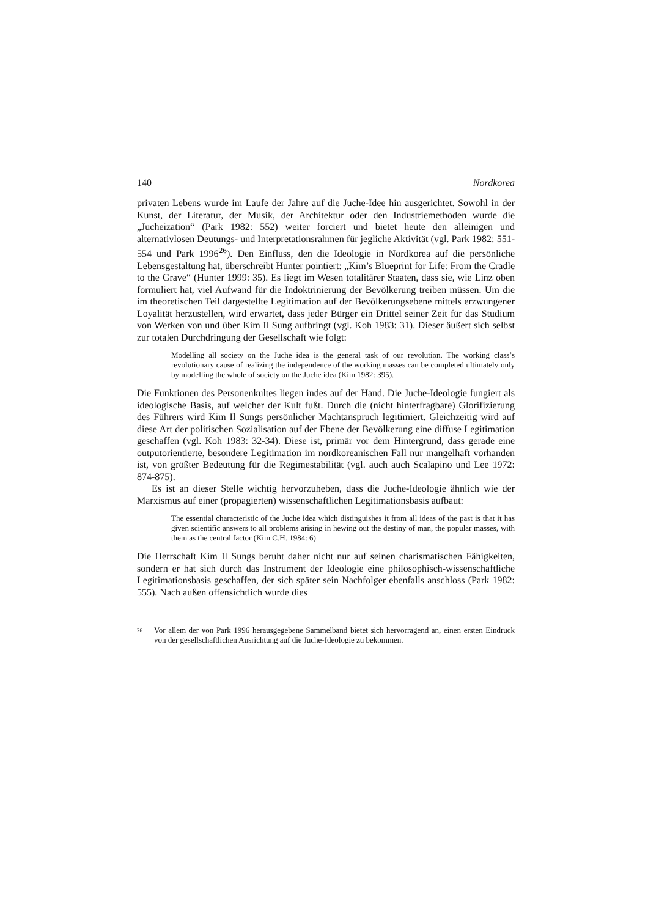140 Nordkorea
privaten Lebens wurde im Laufe der Jahre auf die Juche-Idee hin ausgerichtet. Sowohl in der Kunst, der Literatur, der Musik, der Architektur oder den Industriemethoden wurde die „Jucheization“ (Park 1982: 552) weiter forciert und bietet heute den alleinigen und alternativlosen Deutungs- und Interpretationsrahmen für jegliche Aktivität (vgl. Park 1982: 551-554 und Park 1996<sup>26</sup>). Den Einfluss, den die Ideologie in Nordkorea auf die persönliche Lebensgestaltung hat, überschreibt Hunter pointiert: „Kim’s Blueprint for Life: From the Cradle to the Grave“ (Hunter 1999: 35). Es liegt im Wesen totalitärer Staaten, dass sie, wie Linz oben formuliert hat, viel Aufwand für die Indoktrinierung der Bevölkerung treiben müssen. Um die im theoretischen Teil dargestellte Legitimation auf der Bevölkerungsebene mittels erzwungener Loyalität herzustellen, wird erwartet, dass jeder Bürger ein Drittel seiner Zeit für das Studium von Werken von und über Kim Il Sung aufbringt (vgl. Koh 1983: 31). Dieser äußert sich selbst zur totalen Durchdringung der Gesellschaft wie folgt:
Modelling all society on the Juche idea is the general task of our revolution. The working class’s revolutionary cause of realizing the independence of the working masses can be completed ultimately only by modelling the whole of society on the Juche idea (Kim 1982: 395).
Die Funktionen des Personenkultes liegen indes auf der Hand. Die Juche-Ideologie fungiert als ideologische Basis, auf welcher der Kult fußt. Durch die (nicht hinterfragbare) Glorifizierung des Führers wird Kim Il Sungs persönlicher Machtanspruch legitimiert. Gleichzeitig wird auf diese Art der politischen Sozialisation auf der Ebene der Bevölkerung eine diffuse Legitimation geschaffen (vgl. Koh 1983: 32-34). Diese ist, primär vor dem Hintergrund, dass gerade eine outputorientierte, besondere Legitimation im nordkoreanischen Fall nur mangelhaft vorhanden ist, von größter Bedeutung für die Regimestabilität (vgl. auch auch Scalapino und Lee 1972: 874-875).
Es ist an dieser Stelle wichtig hervorzuheben, dass die Juche-Ideologie ähnlich wie der Marxismus auf einer (propagierten) wissenschaftlichen Legitimationsbasis aufbaut:
The essential characteristic of the Juche idea which distinguishes it from all ideas of the past is that it has given scientific answers to all problems arising in hewing out the destiny of man, the popular masses, with them as the central factor (Kim C.H. 1984: 6).
Die Herrschaft Kim Il Sungs beruht daher nicht nur auf seinen charismatischen Fähigkeiten, sondern er hat sich durch das Instrument der Ideologie eine philosophisch-wissenschaftliche Legitimationsbasis geschaffen, der sich später sein Nachfolger ebenfalls anschloss (Park 1982: 555). Nach außen offensichtlich wurde dies
<sup>26</sup> Vor allem der von Park 1996 herausgegebene Sammelband bietet sich hervorragend an, einen ersten Eindruck von der gesellschaftlichen Ausrichtung auf die Juche-Ideologie zu bekommen.